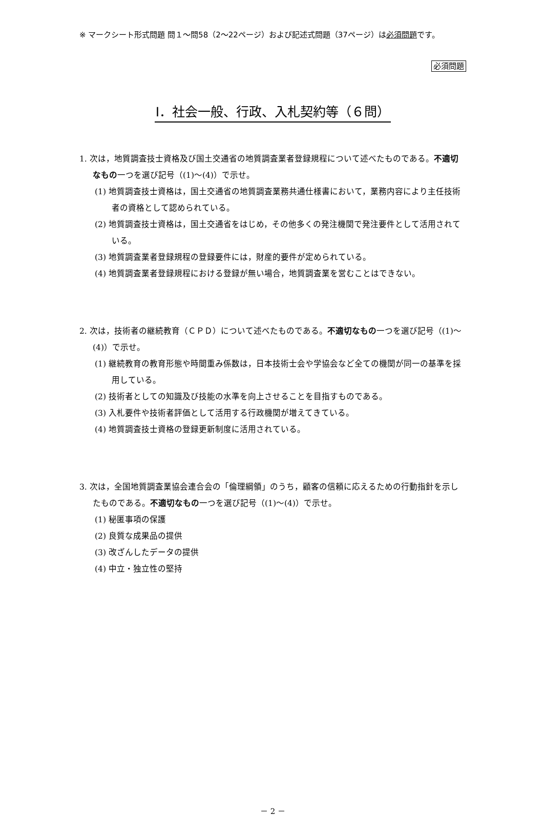※ マークシート形式問題 問１～問58（2～22ページ）および記述式問題（37ページ）は必須問題です。
必須問題
Ⅰ．社会一般、行政、入札契約等（６問）
1. 次は，地質調査技士資格及び国土交通省の地質調査業者登録規程について述べたものである。不適切なもの一つを選び記号（(1)～(4)）で示せ。
(1) 地質調査技士資格は，国土交通省の地質調査業務共通仕様書において，業務内容により主任技術者の資格として認められている。
(2) 地質調査技士資格は，国土交通省をはじめ，その他多くの発注機関で発注要件として活用されている。
(3) 地質調査業者登録規程の登録要件には，財産的要件が定められている。
(4) 地質調査業者登録規程における登録が無い場合，地質調査業を営むことはできない。
2. 次は，技術者の継続教育（ＣＰＤ）について述べたものである。不適切なもの一つを選び記号（(1)～(4)）で示せ。
(1) 継続教育の教育形態や時間重み係数は，日本技術士会や学協会など全ての機関が同一の基準を採用している。
(2) 技術者としての知識及び技能の水準を向上させることを目指すものである。
(3) 入札要件や技術者評価として活用する行政機関が増えてきている。
(4) 地質調査技士資格の登録更新制度に活用されている。
3. 次は，全国地質調査業協会連合会の「倫理綱領」のうち，顧客の信頼に応えるための行動指針を示したものである。不適切なもの一つを選び記号（(1)～(4)）で示せ。
(1) 秘匿事項の保護
(2) 良質な成果品の提供
(3) 改ざんしたデータの提供
(4) 中立・独立性の堅持
－ 2 －